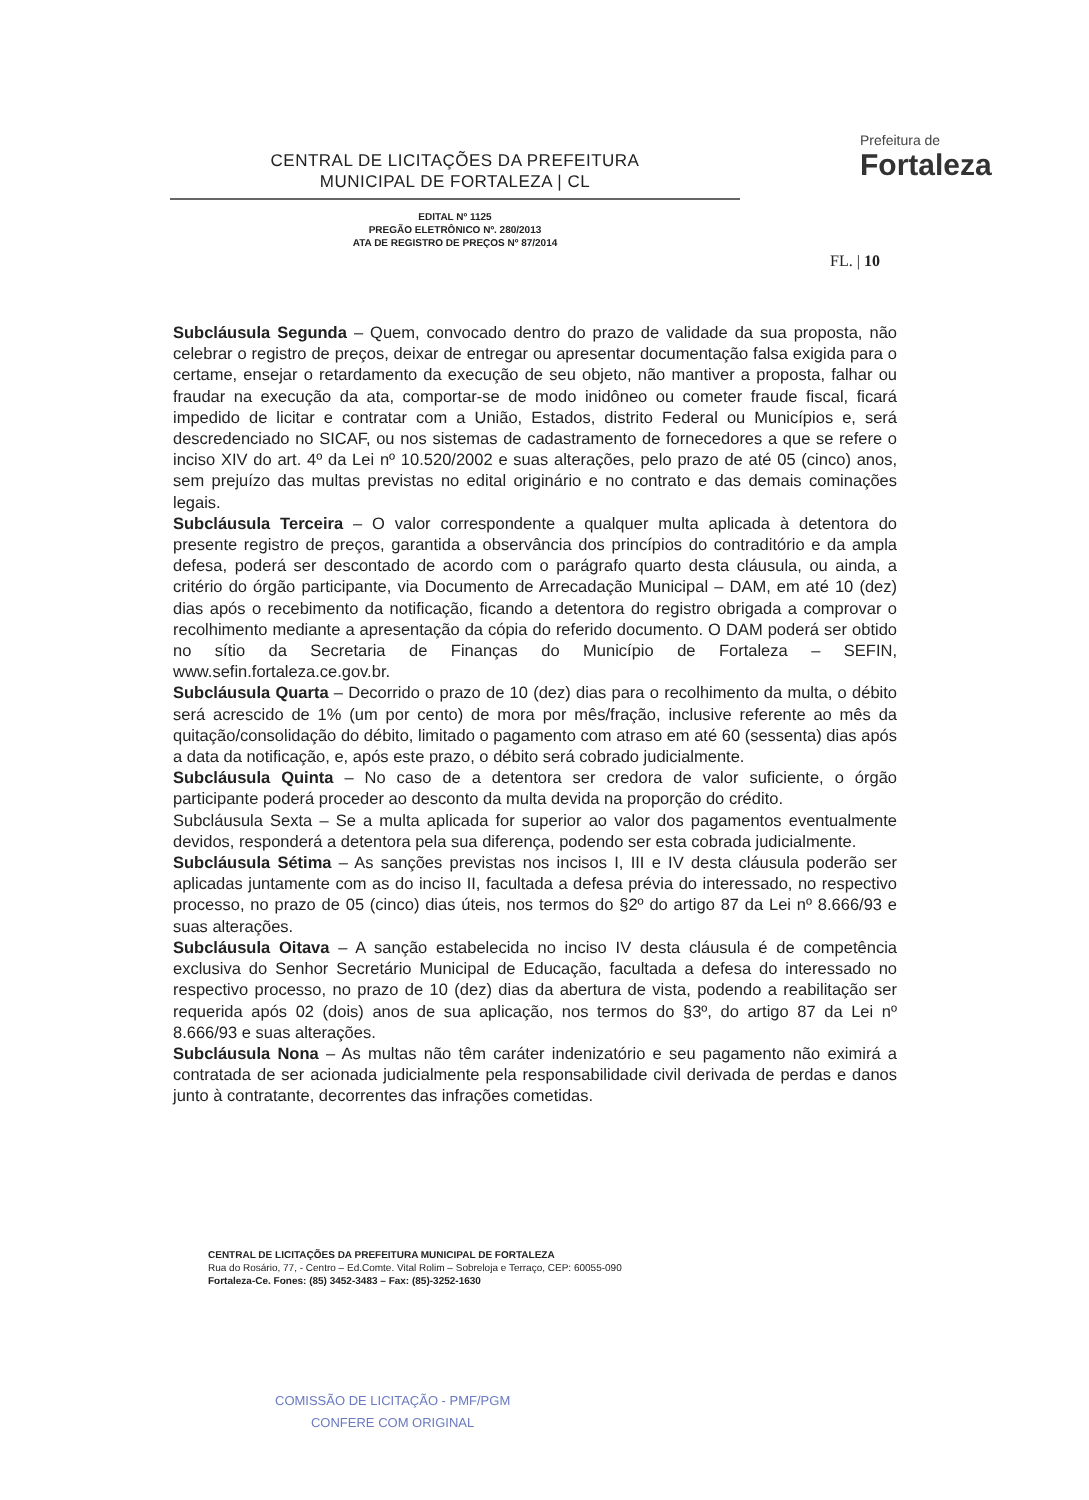CENTRAL DE LICITAÇÕES DA PREFEITURA
MUNICIPAL DE FORTALEZA | CL
EDITAL Nº 1125
PREGÃO ELETRÔNICO Nº. 280/2013
ATA DE REGISTRO DE PREÇOS Nº 87/2014
Prefeitura de
Fortaleza
FL. | 10
Subcláusula Segunda – Quem, convocado dentro do prazo de validade da sua proposta, não celebrar o registro de preços, deixar de entregar ou apresentar documentação falsa exigida para o certame, ensejar o retardamento da execução de seu objeto, não mantiver a proposta, falhar ou fraudar na execução da ata, comportar-se de modo inidôneo ou cometer fraude fiscal, ficará impedido de licitar e contratar com a União, Estados, distrito Federal ou Municípios e, será descredenciado no SICAF, ou nos sistemas de cadastramento de fornecedores a que se refere o inciso XIV do art. 4º da Lei nº 10.520/2002 e suas alterações, pelo prazo de até 05 (cinco) anos, sem prejuízo das multas previstas no edital originário e no contrato e das demais cominações legais.
Subcláusula Terceira – O valor correspondente a qualquer multa aplicada à detentora do presente registro de preços, garantida a observância dos princípios do contraditório e da ampla defesa, poderá ser descontado de acordo com o parágrafo quarto desta cláusula, ou ainda, a critério do órgão participante, via Documento de Arrecadação Municipal – DAM, em até 10 (dez) dias após o recebimento da notificação, ficando a detentora do registro obrigada a comprovar o recolhimento mediante a apresentação da cópia do referido documento. O DAM poderá ser obtido no sítio da Secretaria de Finanças do Município de Fortaleza – SEFIN, www.sefin.fortaleza.ce.gov.br.
Subcláusula Quarta – Decorrido o prazo de 10 (dez) dias para o recolhimento da multa, o débito será acrescido de 1% (um por cento) de mora por mês/fração, inclusive referente ao mês da quitação/consolidação do débito, limitado o pagamento com atraso em até 60 (sessenta) dias após a data da notificação, e, após este prazo, o débito será cobrado judicialmente.
Subcláusula Quinta – No caso de a detentora ser credora de valor suficiente, o órgão participante poderá proceder ao desconto da multa devida na proporção do crédito.
Subcláusula Sexta – Se a multa aplicada for superior ao valor dos pagamentos eventualmente devidos, responderá a detentora pela sua diferença, podendo ser esta cobrada judicialmente.
Subcláusula Sétima – As sanções previstas nos incisos I, III e IV desta cláusula poderão ser aplicadas juntamente com as do inciso II, facultada a defesa prévia do interessado, no respectivo processo, no prazo de 05 (cinco) dias úteis, nos termos do §2º do artigo 87 da Lei nº 8.666/93 e suas alterações.
Subcláusula Oitava – A sanção estabelecida no inciso IV desta cláusula é de competência exclusiva do Senhor Secretário Municipal de Educação, facultada a defesa do interessado no respectivo processo, no prazo de 10 (dez) dias da abertura de vista, podendo a reabilitação ser requerida após 02 (dois) anos de sua aplicação, nos termos do §3º, do artigo 87 da Lei nº 8.666/93 e suas alterações.
Subcláusula Nona – As multas não têm caráter indenizatório e seu pagamento não eximirá a contratada de ser acionada judicialmente pela responsabilidade civil derivada de perdas e danos junto à contratante, decorrentes das infrações cometidas.
CENTRAL DE LICITAÇÕES DA PREFEITURA MUNICIPAL DE FORTALEZA
Rua do Rosário, 77, - Centro – Ed.Comte. Vital Rolim – Sobreloja e Terraço, CEP: 60055-090
Fortaleza-Ce. Fones: (85) 3452-3483 – Fax: (85)-3252-1630
COMISSÃO DE LICITAÇÃO - PMF/PGM
CONFERE COM ORIGINAL